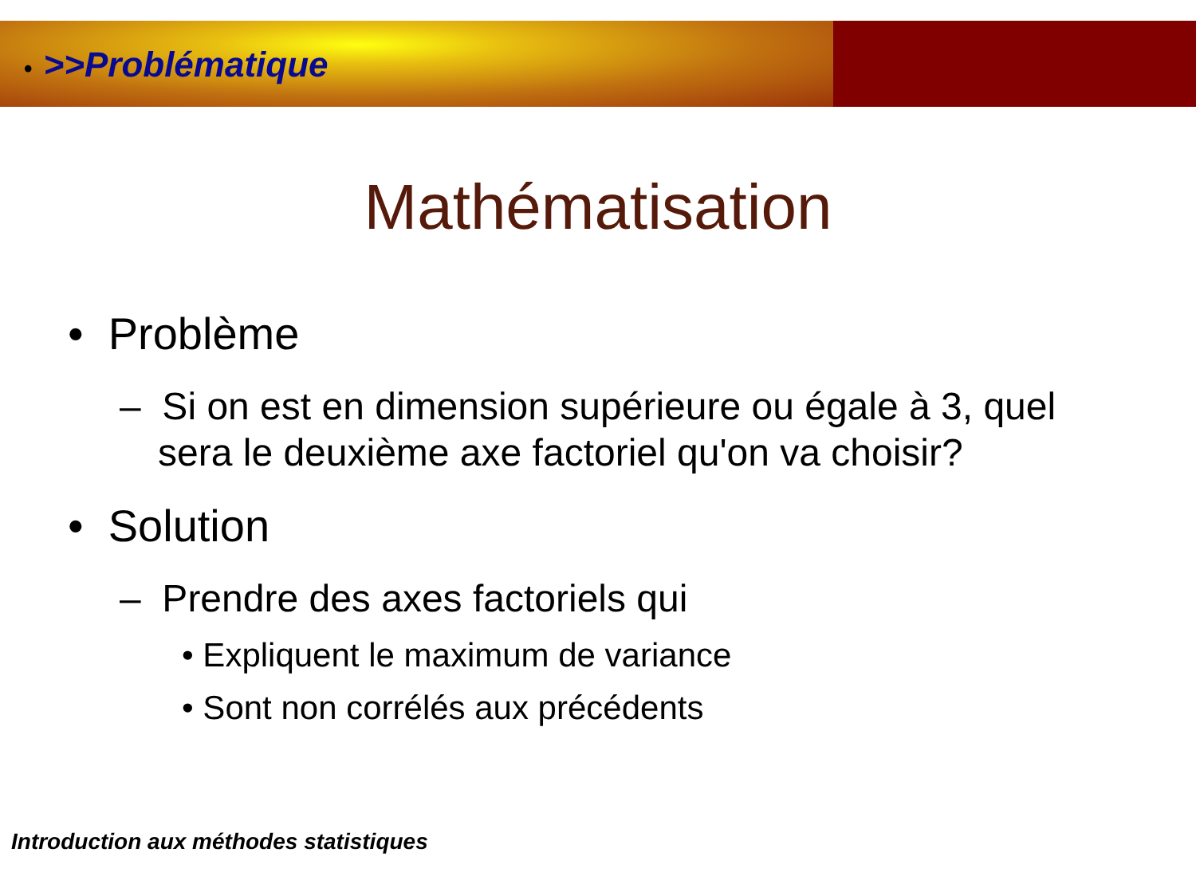• >>Problématique
Mathématisation
• Problème
– Si on est en dimension supérieure ou égale à 3, quel sera le deuxième axe factoriel qu'on va choisir?
• Solution
– Prendre des axes factoriels qui
• Expliquent le maximum de variance
• Sont non corrélés aux précédents
Introduction aux méthodes statistiques